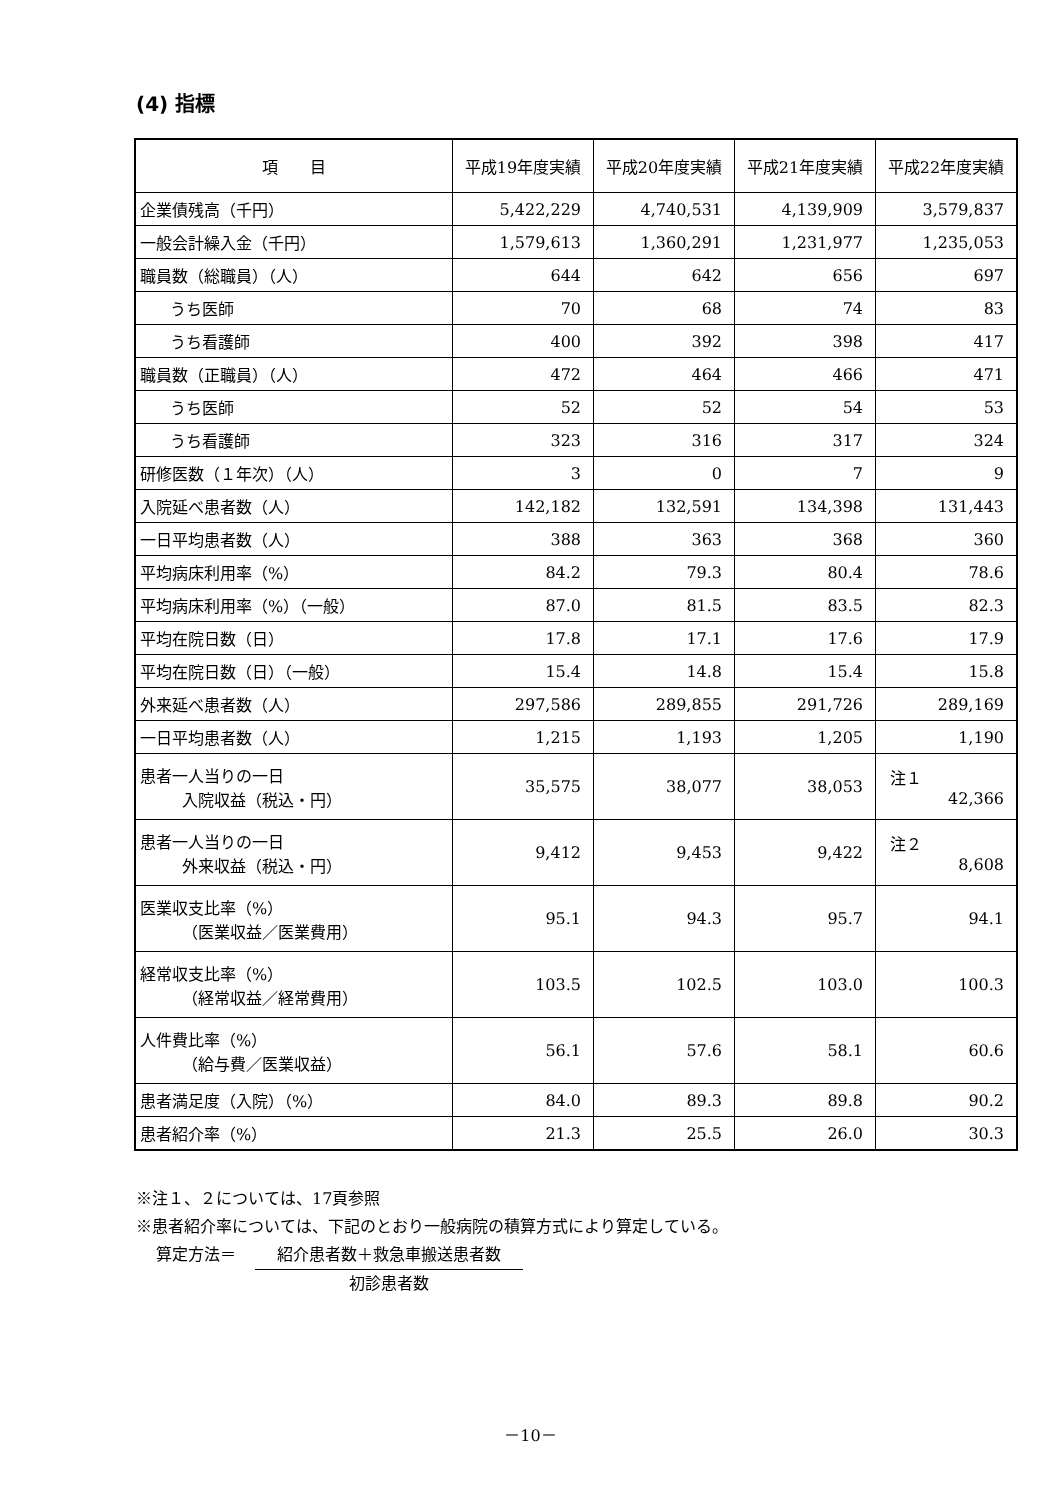(4) 指標
| 項 目 | 平成19年度実績 | 平成20年度実績 | 平成21年度実績 | 平成22年度実績 |
| --- | --- | --- | --- | --- |
| 企業債残高（千円） | 5,422,229 | 4,740,531 | 4,139,909 | 3,579,837 |
| 一般会計繰入金（千円） | 1,579,613 | 1,360,291 | 1,231,977 | 1,235,053 |
| 職員数（総職員）（人） | 644 | 642 | 656 | 697 |
| うち医師 | 70 | 68 | 74 | 83 |
| うち看護師 | 400 | 392 | 398 | 417 |
| 職員数（正職員）（人） | 472 | 464 | 466 | 471 |
| うち医師 | 52 | 52 | 54 | 53 |
| うち看護師 | 323 | 316 | 317 | 324 |
| 研修医数（１年次）（人） | 3 | 0 | 7 | 9 |
| 入院延べ患者数（人） | 142,182 | 132,591 | 134,398 | 131,443 |
| 一日平均患者数（人） | 388 | 363 | 368 | 360 |
| 平均病床利用率（%） | 84.2 | 79.3 | 80.4 | 78.6 |
| 平均病床利用率（%）（一般） | 87.0 | 81.5 | 83.5 | 82.3 |
| 平均在院日数（日） | 17.8 | 17.1 | 17.6 | 17.9 |
| 平均在院日数（日）（一般） | 15.4 | 14.8 | 15.4 | 15.8 |
| 外来延べ患者数（人） | 297,586 | 289,855 | 291,726 | 289,169 |
| 一日平均患者数（人） | 1,215 | 1,193 | 1,205 | 1,190 |
| 患者一人当りの一日 入院収益（税込・円） | 35,575 | 38,077 | 38,053 | 注１ 42,366 |
| 患者一人当りの一日 外来収益（税込・円） | 9,412 | 9,453 | 9,422 | 注２ 8,608 |
| 医業収支比率（%） （医業収益／医業費用） | 95.1 | 94.3 | 95.7 | 94.1 |
| 経常収支比率（%） （経常収益／経常費用） | 103.5 | 102.5 | 103.0 | 100.3 |
| 人件費比率（%） （給与費／医業収益） | 56.1 | 57.6 | 58.1 | 60.6 |
| 患者満足度（入院）（%） | 84.0 | 89.3 | 89.8 | 90.2 |
| 患者紹介率（%） | 21.3 | 25.5 | 26.0 | 30.3 |
※注１、２については、17頁参照
※患者紹介率については、下記のとおり一般病院の積算方式により算定している。
算定方法＝
紹介患者数＋救急車搬送患者数
初診患者数
－10－